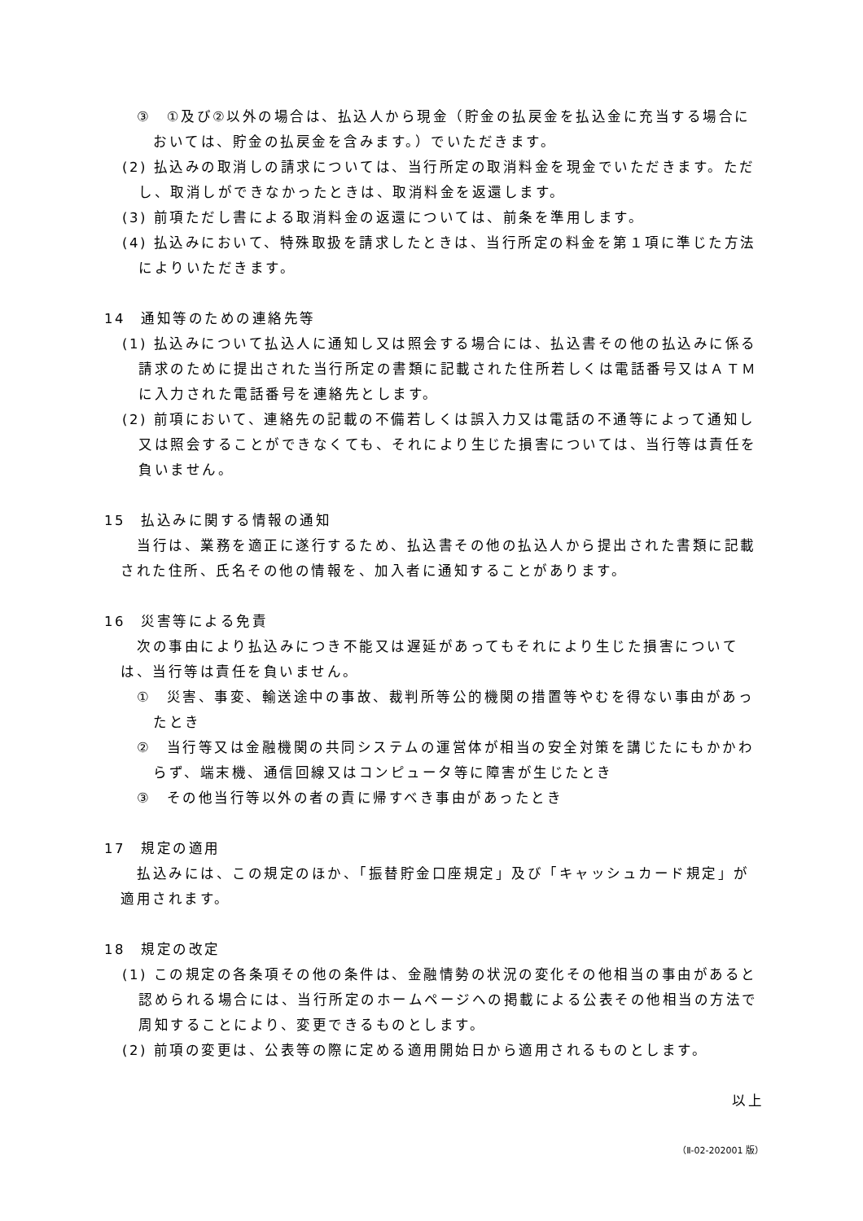③　①及び②以外の場合は、払込人から現金（貯金の払戻金を払込金に充当する場合においては、貯金の払戻金を含みます。）でいただきます。
(2) 払込みの取消しの請求については、当行所定の取消料金を現金でいただきます。ただし、取消しができなかったときは、取消料金を返還します。
(3) 前項ただし書による取消料金の返還については、前条を準用します。
(4) 払込みにおいて、特殊取扱を請求したときは、当行所定の料金を第１項に準じた方法によりいただきます。
14　通知等のための連絡先等
(1) 払込みについて払込人に通知し又は照会する場合には、払込書その他の払込みに係る請求のために提出された当行所定の書類に記載された住所若しくは電話番号又はＡＴＭに入力された電話番号を連絡先とします。
(2) 前項において、連絡先の記載の不備若しくは誤入力又は電話の不通等によって通知し又は照会することができなくても、それにより生じた損害については、当行等は責任を負いません。
15　払込みに関する情報の通知
当行は、業務を適正に遂行するため、払込書その他の払込人から提出された書類に記載された住所、氏名その他の情報を、加入者に通知することがあります。
16　災害等による免責
次の事由により払込みにつき不能又は遅延があってもそれにより生じた損害については、当行等は責任を負いません。
①　災害、事変、輸送途中の事故、裁判所等公的機関の措置等やむを得ない事由があったとき
②　当行等又は金融機関の共同システムの運営体が相当の安全対策を講じたにもかかわらず、端末機、通信回線又はコンピュータ等に障害が生じたとき
③　その他当行等以外の者の責に帰すべき事由があったとき
17　規定の適用
払込みには、この規定のほか、「振替貯金口座規定」及び「キャッシュカード規定」が適用されます。
18　規定の改定
(1) この規定の各条項その他の条件は、金融情勢の状況の変化その他相当の事由があると認められる場合には、当行所定のホームページへの掲載による公表その他相当の方法で周知することにより、変更できるものとします。
(2) 前項の変更は、公表等の際に定める適用開始日から適用されるものとします。
以上
（Ⅱ-02-202001 版）